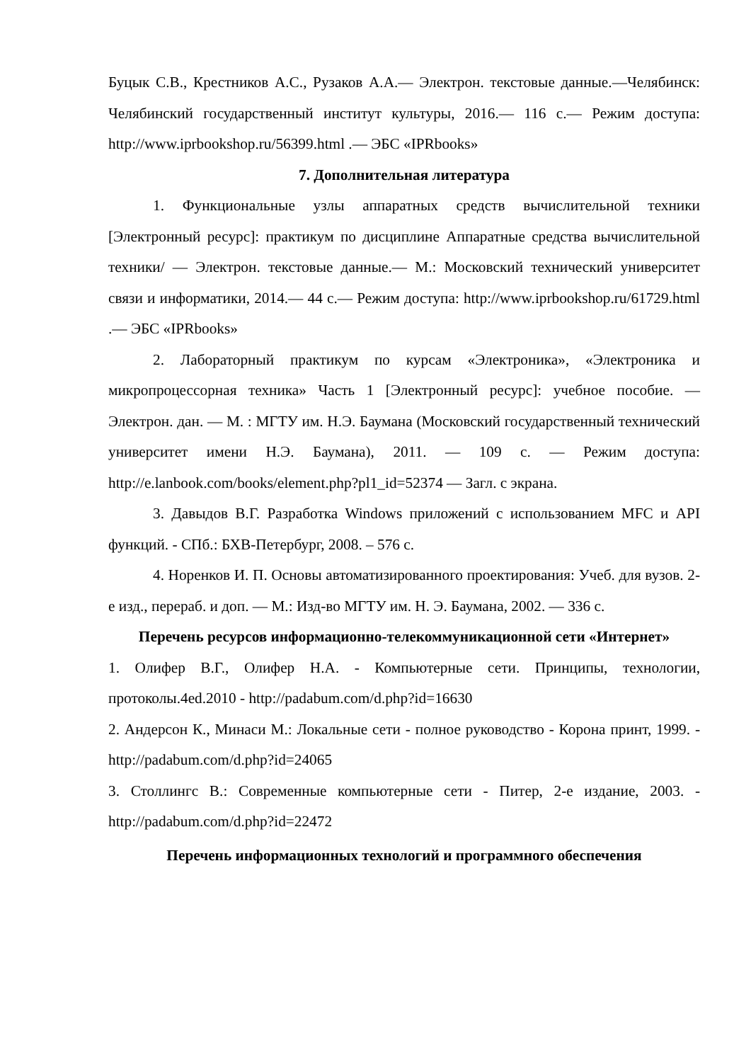Буцык С.В., Крестников А.С., Рузаков А.А.— Электрон. текстовые данные.—Челябинск: Челябинский государственный институт культуры, 2016.— 116 с.— Режим доступа: http://www.iprbookshop.ru/56399.html .— ЭБС «IPRbooks»
7. Дополнительная литература
1. Функциональные узлы аппаратных средств вычислительной техники [Электронный ресурс]: практикум по дисциплине Аппаратные средства вычислительной техники/ — Электрон. текстовые данные.— М.: Московский технический университет связи и информатики, 2014.— 44 с.— Режим доступа: http://www.iprbookshop.ru/61729.html .— ЭБС «IPRbooks»
2. Лабораторный практикум по курсам «Электроника», «Электроника и микропроцессорная техника» Часть 1 [Электронный ресурс]: учебное пособие. — Электрон. дан. — М. : МГТУ им. Н.Э. Баумана (Московский государственный технический университет имени Н.Э. Баумана), 2011. — 109 с. — Режим доступа: http://e.lanbook.com/books/element.php?pl1_id=52374 — Загл. с экрана.
3. Давыдов В.Г. Разработка Windows приложений с использованием MFC и API функций. - СПб.: БХВ-Петербург, 2008. – 576 с.
4. Норенков И. П. Основы автоматизированного проектирования: Учеб. для вузов. 2-е изд., перераб. и доп. — М.: Изд-во МГТУ им. Н. Э. Баумана, 2002. — 336 с.
Перечень ресурсов информационно-телекоммуникационной сети «Интернет»
1. Олифер В.Г., Олифер Н.А. - Компьютерные сети. Принципы, технологии, протоколы.4ed.2010 - http://padabum.com/d.php?id=16630
2. Андерсон К., Минаси М.: Локальные сети - полное руководство - Корона принт, 1999. - http://padabum.com/d.php?id=24065
3. Столлингс В.: Современные компьютерные сети - Питер, 2-е издание, 2003. - http://padabum.com/d.php?id=22472
Перечень информационных технологий и программного обеспечения